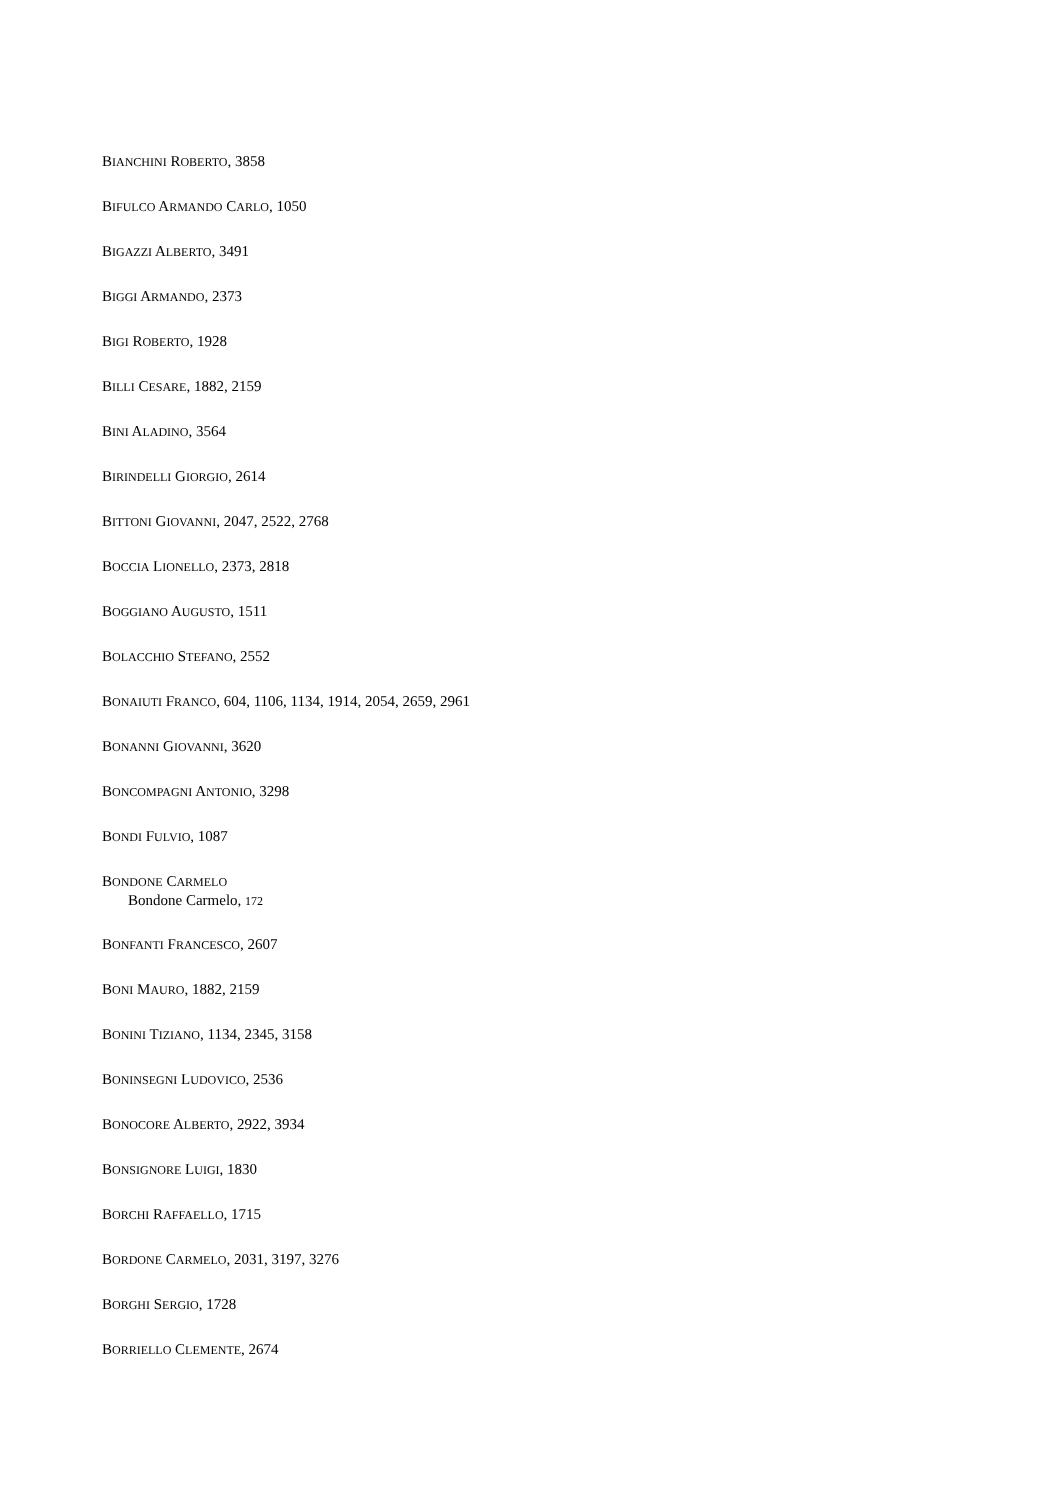BIANCHINI ROBERTO, 3858
BIFULCO ARMANDO CARLO, 1050
BIGAZZI ALBERTO, 3491
BIGGI ARMANDO, 2373
BIGI ROBERTO, 1928
BILLI CESARE, 1882, 2159
BINI ALADINO, 3564
BIRINDELLI GIORGIO, 2614
BITTONI GIOVANNI, 2047, 2522, 2768
BOCCIA LIONELLO, 2373, 2818
BOGGIANO AUGUSTO, 1511
BOLACCHIO STEFANO, 2552
BONAIUTI FRANCO, 604, 1106, 1134, 1914, 2054, 2659, 2961
BONANNI GIOVANNI, 3620
BONCOMPAGNI ANTONIO, 3298
BONDI FULVIO, 1087
BONDONE CARMELO
Bondone Carmelo, 172
BONFANTI FRANCESCO, 2607
BONI MAURO, 1882, 2159
BONINI TIZIANO, 1134, 2345, 3158
BONINSEGNI LUDOVICO, 2536
BONOCORE ALBERTO, 2922, 3934
BONSIGNORE LUIGI, 1830
BORCHI RAFFAELLO, 1715
BORDONE CARMELO, 2031, 3197, 3276
BORGHI SERGIO, 1728
BORRIELLO CLEMENTE, 2674